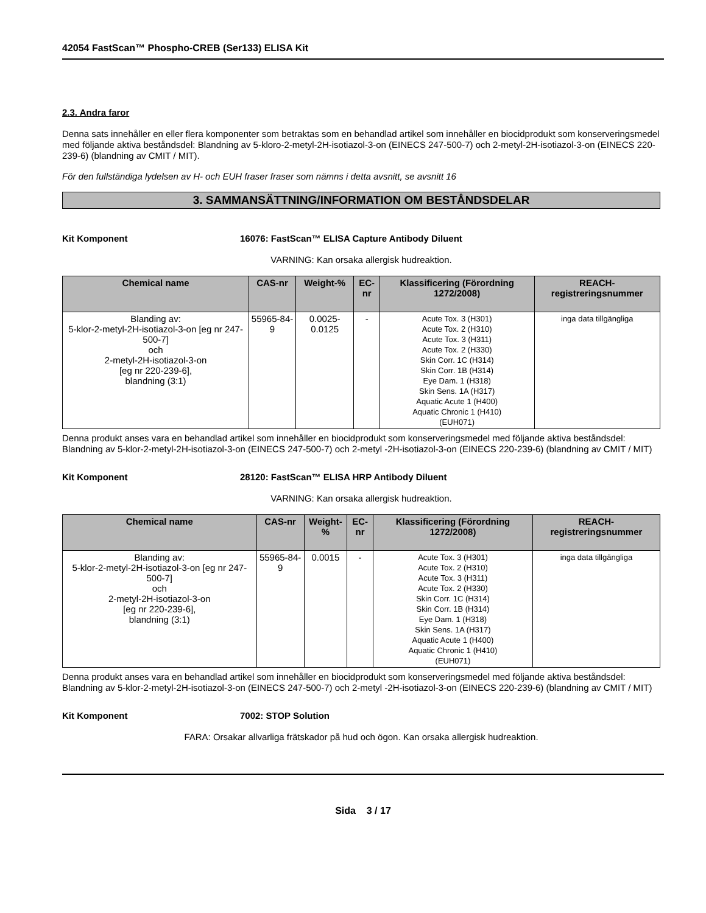42054 FastScan™ Phospho-CREB (Ser133) ELISA Kit
2.3. Andra faror
Denna sats innehåller en eller flera komponenter som betraktas som en behandlad artikel som innehåller en biocidprodukt som konserveringsmedel med följande aktiva beståndsdel: Blandning av 5-kloro-2-metyl-2H-isotiazol-3-on (EINECS 247-500-7) och 2-metyl-2H-isotiazol-3-on (EINECS 220-239-6) (blandning av CMIT / MIT).
För den fullständiga lydelsen av H- och EUH fraser fraser som nämns i detta avsnitt, se avsnitt 16
3. SAMMANSÄTTNING/INFORMATION OM BESTÅNDSDELAR
Kit Komponent 16076: FastScan™ ELISA Capture Antibody Diluent
VARNING: Kan orsaka allergisk hudreaktion.
| Chemical name | CAS-nr | Weight-% | EC-nr | Klassificering (Förordning 1272/2008) | REACH-registreringsnummer |
| --- | --- | --- | --- | --- | --- |
| Blanding av: 5-klor-2-metyl-2H-isotiazol-3-on [eg nr 247-500-7] och 2-metyl-2H-isotiazol-3-on [eg nr 220-239-6], blandning (3:1) | 55965-84-9 | 0.0025-0.0125 | - | Acute Tox. 3 (H301) Acute Tox. 2 (H310) Acute Tox. 3 (H311) Acute Tox. 2 (H330) Skin Corr. 1C (H314) Skin Corr. 1B (H314) Eye Dam. 1 (H318) Skin Sens. 1A (H317) Aquatic Acute 1 (H400) Aquatic Chronic 1 (H410) (EUH071) | inga data tillgängliga |
Denna produkt anses vara en behandlad artikel som innehåller en biocidprodukt som konserveringsmedel med följande aktiva beståndsdel: Blandning av 5-klor-2-metyl-2H-isotiazol-3-on (EINECS 247-500-7) och 2-metyl -2H-isotiazol-3-on (EINECS 220-239-6) (blandning av CMIT / MIT)
Kit Komponent 28120: FastScan™ ELISA HRP Antibody Diluent
VARNING: Kan orsaka allergisk hudreaktion.
| Chemical name | CAS-nr | Weight-% | EC-nr | Klassificering (Förordning 1272/2008) | REACH-registreringsnummer |
| --- | --- | --- | --- | --- | --- |
| Blanding av: 5-klor-2-metyl-2H-isotiazol-3-on [eg nr 247-500-7] och 2-metyl-2H-isotiazol-3-on [eg nr 220-239-6], blandning (3:1) | 55965-84-9 | 0.0015 | - | Acute Tox. 3 (H301) Acute Tox. 2 (H310) Acute Tox. 3 (H311) Acute Tox. 2 (H330) Skin Corr. 1C (H314) Skin Corr. 1B (H314) Eye Dam. 1 (H318) Skin Sens. 1A (H317) Aquatic Acute 1 (H400) Aquatic Chronic 1 (H410) (EUH071) | inga data tillgängliga |
Denna produkt anses vara en behandlad artikel som innehåller en biocidprodukt som konserveringsmedel med följande aktiva beståndsdel: Blandning av 5-klor-2-metyl-2H-isotiazol-3-on (EINECS 247-500-7) och 2-metyl -2H-isotiazol-3-on (EINECS 220-239-6) (blandning av CMIT / MIT)
Kit Komponent 7002: STOP Solution
FARA: Orsakar allvarliga frätskador på hud och ögon. Kan orsaka allergisk hudreaktion.
Sida 3 / 17